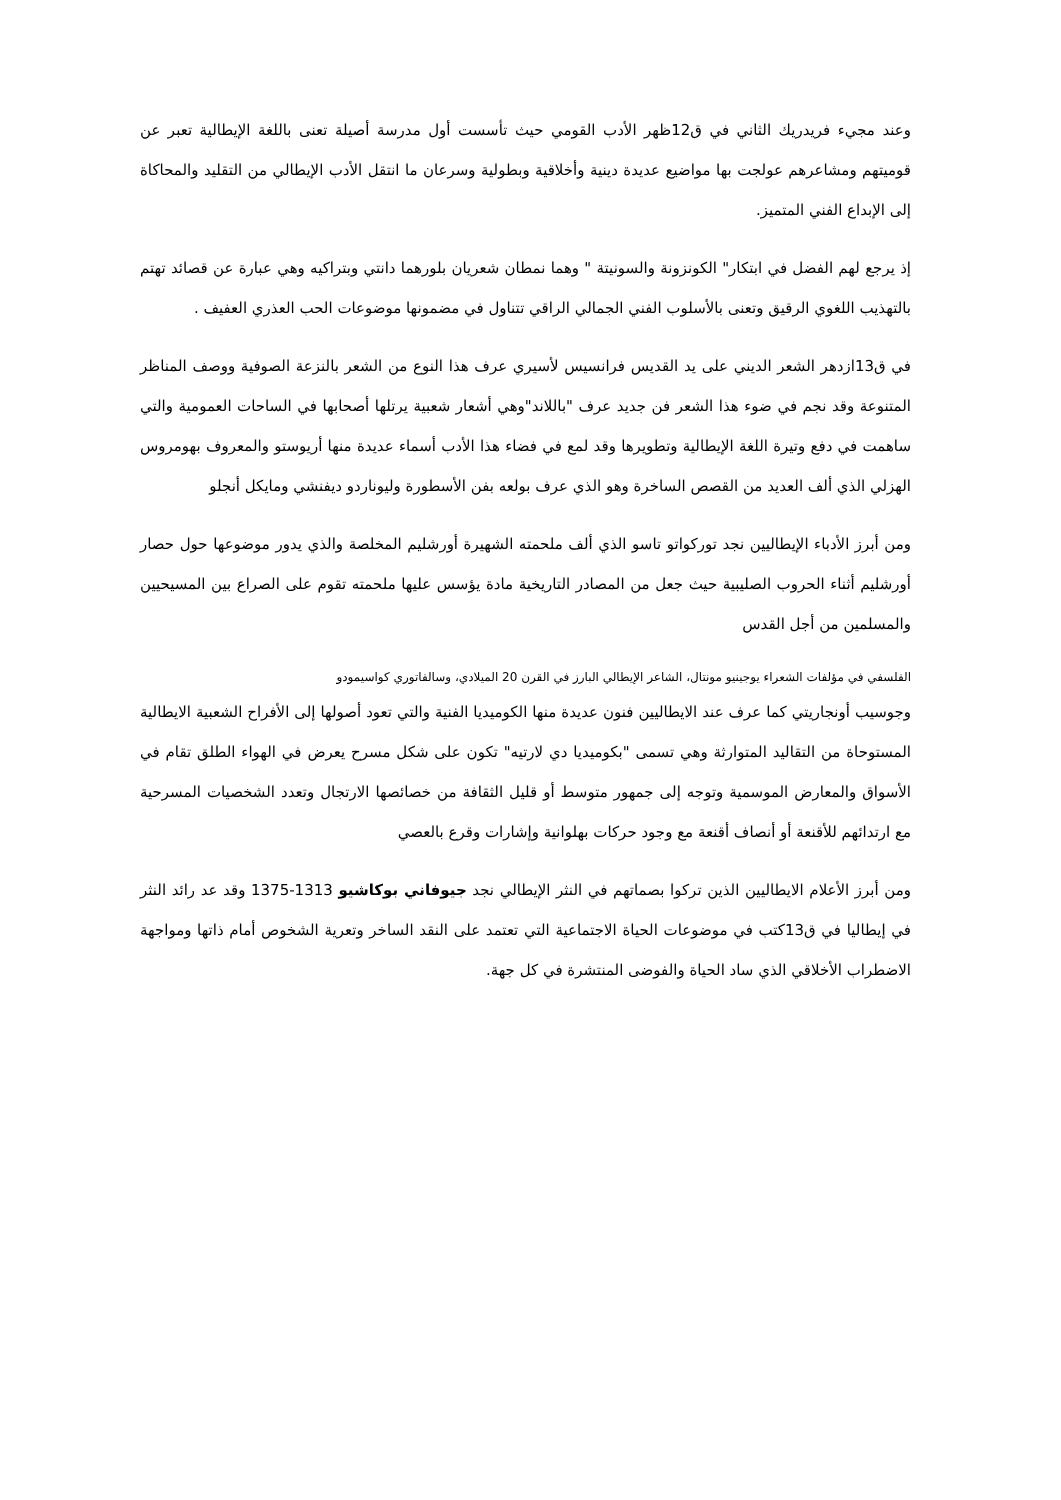وعند مجيء فريدريك الثاني في ق12ظهر الأدب القومي حيث تأسست أول مدرسة أصيلة تعنى باللغة الإيطالية تعبر عن قوميتهم ومشاعرهم عولجت بها مواضيع عديدة دينية وأخلاقية وبطولية وسرعان ما انتقل الأدب الإيطالي من التقليد والمحاكاة إلى الإبداع الفني المتميز.
إذ يرجع لهم الفضل في ابتكار" الكونزونة والسونيتة " وهما نمطان شعريان بلورهما دانتي وبتراكيه وهي عبارة عن قصائد تهتم بالتهذيب اللغوي الرقيق وتعنى بالأسلوب الفني الجمالي الراقي تتناول في مضمونها موضوعات الحب العذري العفيف .
في ق13ازدهر الشعر الديني على يد القديس فرانسيس لأسيري عرف هذا النوع من الشعر بالنزعة الصوفية ووصف المناظر المتنوعة وقد نجم في ضوء هذا الشعر فن جديد عرف "باللاند"وهي أشعار شعبية يرتلها أصحابها في الساحات العمومية والتي ساهمت في دفع وتيرة اللغة الإيطالية وتطويرها وقد لمع في فضاء هذا الأدب أسماء عديدة منها أريوستو والمعروف بهومروس الهزلي الذي ألف العديد من القصص الساخرة وهو الذي عرف بولعه بفن الأسطورة وليوناردو ديفنشي ومايكل أنجلو
ومن أبرز الأدباء الإيطاليين نجد توركواتو تاسو الذي ألف ملحمته الشهيرة أورشليم المخلصة والذي يدور موضوعها حول حصار أورشليم أثناء الحروب الصليبية حيث جعل من المصادر التاريخية مادة يؤسس عليها ملحمته تقوم على الصراع بين المسيحيين والمسلمين من أجل القدس
الفلسفي في مؤلفات الشعراء يوجينيو مونتال، الشاعر الإيطالي البارز في القرن 20 الميلادي، وسالفاتوري كواسيمودو
وجوسيب أونجاريتي كما عرف عند الايطاليين فنون عديدة منها الكوميديا الفنية والتي تعود أصولها إلى الأفراح الشعبية الايطالية المستوحاة من التقاليد المتوارثة وهي تسمى "بكوميديا دي لارتيه" تكون على شكل مسرح يعرض في الهواء الطلق تقام في الأسواق والمعارض الموسمية وتوجه إلى جمهور متوسط أو قليل الثقافة من خصائصها الارتجال وتعدد الشخصيات المسرحية مع ارتدائهم للأقنعة أو أنصاف أقنعة مع وجود حركات بهلوانية وإشارات وقرع بالعصي
ومن أبرز الأعلام الايطاليين الذين تركوا بصماتهم في النثر الإيطالي نجد جيوفاني بوكاشيو 1313-1375 وقد عد رائد النثر في إيطاليا في ق13كتب في موضوعات الحياة الاجتماعية التي تعتمد على النقد الساخر وتعرية الشخوص أمام ذاتها ومواجهة الاضطراب الأخلاقي الذي ساد الحياة والفوضى المنتشرة في كل جهة.